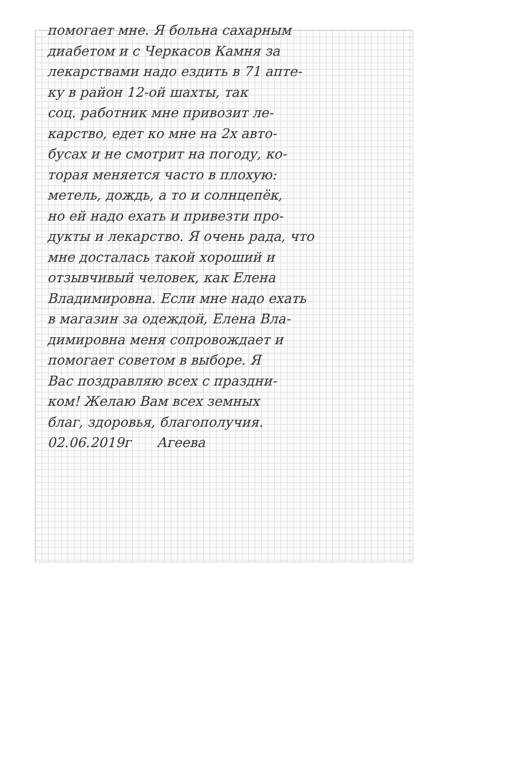помогает мне. Я больна сахарным
диабетом и с Черкасов Камня за
лекарствами надо ездить в 71 апте-
ку в район 12-ой шахты, так
соц. работник мне привозит ле-
карство, едет ко мне на 2х авто-
бусах и не смотрит на погоду, ко-
торая меняется часто в плохую:
метель, дождь, а то и солнцепёк,
но ей надо ехать и привезти про-
дукты и лекарство. Я очень рада, что
мне досталась такой хороший и
отзывчивый человек, как Елена
Владимировна. Если мне надо ехать
в магазин за одеждой, Елена Вла-
димировна меня сопровождает и
помогает советом в выборе. Я
Вас поздравляю всех с праздни-
ком! Желаю Вам всех земных
благ, здоровья, благополучия.
02.06.2019г Агеева